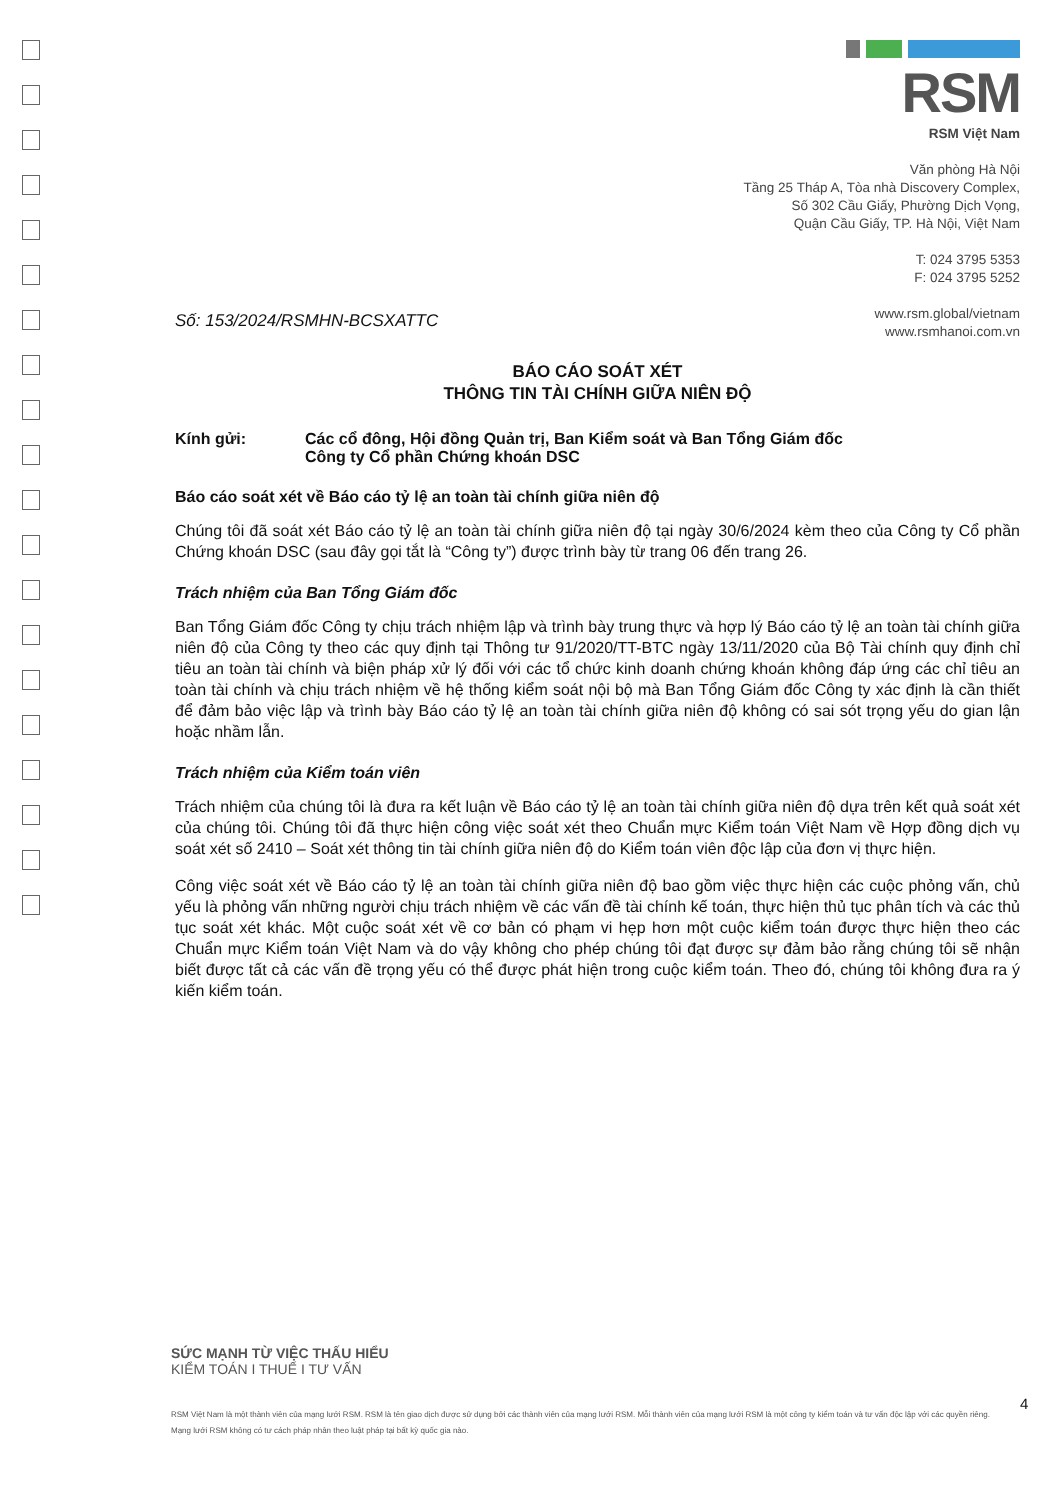RSM
RSM Việt Nam
Văn phòng Hà Nội
Tầng 25 Tháp A, Tòa nhà Discovery Complex,
Số 302 Cầu Giấy, Phường Dịch Vọng,
Quận Cầu Giấy, TP. Hà Nội, Việt Nam
T: 024 3795 5353
F: 024 3795 5252
www.rsm.global/vietnam
www.rsmhanoi.com.vn
Số: 153/2024/RSMHN-BCSXATTC
BÁO CÁO SOÁT XÉT
THÔNG TIN TÀI CHÍNH GIỮA NIÊN ĐỘ
Kính gửi: Các cổ đông, Hội đồng Quản trị, Ban Kiểm soát và Ban Tổng Giám đốc
Công ty Cổ phần Chứng khoán DSC
Báo cáo soát xét về Báo cáo tỷ lệ an toàn tài chính giữa niên độ
Chúng tôi đã soát xét Báo cáo tỷ lệ an toàn tài chính giữa niên độ tại ngày 30/6/2024 kèm theo của Công ty Cổ phần Chứng khoán DSC (sau đây gọi tắt là “Công ty”) được trình bày từ trang 06 đến trang 26.
Trách nhiệm của Ban Tổng Giám đốc
Ban Tổng Giám đốc Công ty chịu trách nhiệm lập và trình bày trung thực và hợp lý Báo cáo tỷ lệ an toàn tài chính giữa niên độ của Công ty theo các quy định tại Thông tư 91/2020/TT-BTC ngày 13/11/2020 của Bộ Tài chính quy định chỉ tiêu an toàn tài chính và biện pháp xử lý đối với các tổ chức kinh doanh chứng khoán không đáp ứng các chỉ tiêu an toàn tài chính và chịu trách nhiệm về hệ thống kiểm soát nội bộ mà Ban Tổng Giám đốc Công ty xác định là cần thiết để đảm bảo việc lập và trình bày Báo cáo tỷ lệ an toàn tài chính giữa niên độ không có sai sót trọng yếu do gian lận hoặc nhầm lẫn.
Trách nhiệm của Kiểm toán viên
Trách nhiệm của chúng tôi là đưa ra kết luận về Báo cáo tỷ lệ an toàn tài chính giữa niên độ dựa trên kết quả soát xét của chúng tôi. Chúng tôi đã thực hiện công việc soát xét theo Chuẩn mực Kiểm toán Việt Nam về Hợp đồng dịch vụ soát xét số 2410 – Soát xét thông tin tài chính giữa niên độ do Kiểm toán viên độc lập của đơn vị thực hiện.
Công việc soát xét về Báo cáo tỷ lệ an toàn tài chính giữa niên độ bao gồm việc thực hiện các cuộc phỏng vấn, chủ yếu là phỏng vấn những người chịu trách nhiệm về các vấn đề tài chính kế toán, thực hiện thủ tục phân tích và các thủ tục soát xét khác. Một cuộc soát xét về cơ bản có phạm vi hẹp hơn một cuộc kiểm toán được thực hiện theo các Chuẩn mực Kiểm toán Việt Nam và do vậy không cho phép chúng tôi đạt được sự đảm bảo rằng chúng tôi sẽ nhận biết được tất cả các vấn đề trọng yếu có thể được phát hiện trong cuộc kiểm toán. Theo đó, chúng tôi không đưa ra ý kiến kiểm toán.
SỨC MẠNH TỪ VIỆC THẤU HIỂU
KIỂM TOÁN I THUẾ I TƯ VẤN
RSM Việt Nam là một thành viên của mạng lưới RSM. RSM là tên giao dịch được sử dụng bởi các thành viên của mạng lưới RSM. Mỗi thành viên của mạng lưới RSM là một công ty kiểm toán và tư vấn độc lập với các quyền riêng. Mạng lưới RSM không có tư cách pháp nhân theo luật pháp tại bất kỳ quốc gia nào.
4